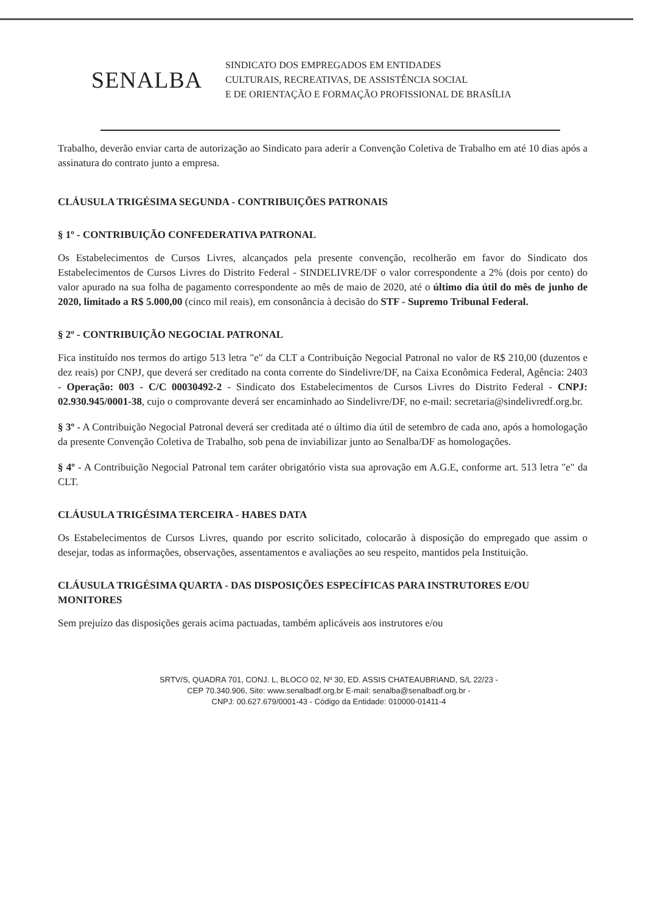SENALBA
SINDICATO DOS EMPREGADOS EM ENTIDADES
CULTURAIS, RECREATIVAS, DE ASSISTÊNCIA SOCIAL
E DE ORIENTAÇÃO E FORMAÇÃO PROFISSIONAL DE BRASÍLIA
Trabalho, deverão enviar carta de autorização ao Sindicato para aderir a Convenção Coletiva de Trabalho em até 10 dias após a assinatura do contrato junto a empresa.
CLÁUSULA TRIGÉSIMA SEGUNDA - CONTRIBUIÇÕES PATRONAIS
§ 1º - CONTRIBUIÇÃO CONFEDERATIVA PATRONAL
Os Estabelecimentos de Cursos Livres, alcançados pela presente convenção, recolherão em favor do Sindicato dos Estabelecimentos de Cursos Livres do Distrito Federal - SINDELIVRE/DF o valor correspondente a 2% (dois por cento) do valor apurado na sua folha de pagamento correspondente ao mês de maio de 2020, até o último dia útil do mês de junho de 2020, limitado a R$ 5.000,00 (cinco mil reais), em consonância à decisão do STF - Supremo Tribunal Federal.
§ 2º - CONTRIBUIÇÃO NEGOCIAL PATRONAL
Fica instituído nos termos do artigo 513 letra "e" da CLT a Contribuição Negocial Patronal no valor de R$ 210,00 (duzentos e dez reais) por CNPJ, que deverá ser creditado na conta corrente do Sindelivre/DF, na Caixa Econômica Federal, Agência: 2403 - Operação: 003 - C/C 00030492-2 - Sindicato dos Estabelecimentos de Cursos Livres do Distrito Federal - CNPJ: 02.930.945/0001-38, cujo o comprovante deverá ser encaminhado ao Sindelivre/DF, no e-mail: secretaria@sindelivredf.org.br.
§ 3º - A Contribuição Negocial Patronal deverá ser creditada até o último dia útil de setembro de cada ano, após a homologação da presente Convenção Coletiva de Trabalho, sob pena de inviabilizar junto ao Senalba/DF as homologações.
§ 4º - A Contribuição Negocial Patronal tem caráter obrigatório vista sua aprovação em A.G.E, conforme art. 513 letra "e" da CLT.
CLÁUSULA TRIGÉSIMA TERCEIRA - HABES DATA
Os Estabelecimentos de Cursos Livres, quando por escrito solicitado, colocarão à disposição do empregado que assim o desejar, todas as informações, observações, assentamentos e avaliações ao seu respeito, mantidos pela Instituição.
CLÁUSULA TRIGÉSIMA QUARTA - DAS DISPOSIÇÕES ESPECÍFICAS PARA INSTRUTORES E/OU MONITORES
Sem prejuízo das disposições gerais acima pactuadas, também aplicáveis aos instrutores e/ou
SRTV/S, QUADRA 701, CONJ. L, BLOCO 02, Nº 30, ED. ASSIS CHATEAUBRIAND, S/L 22/23 -
CEP 70.340.906, Site: www.senalbadf.org.br E-mail: senalba@senalbadf.org.br -
CNPJ: 00.627.679/0001-43 - Código da Entidade: 010000-01411-4